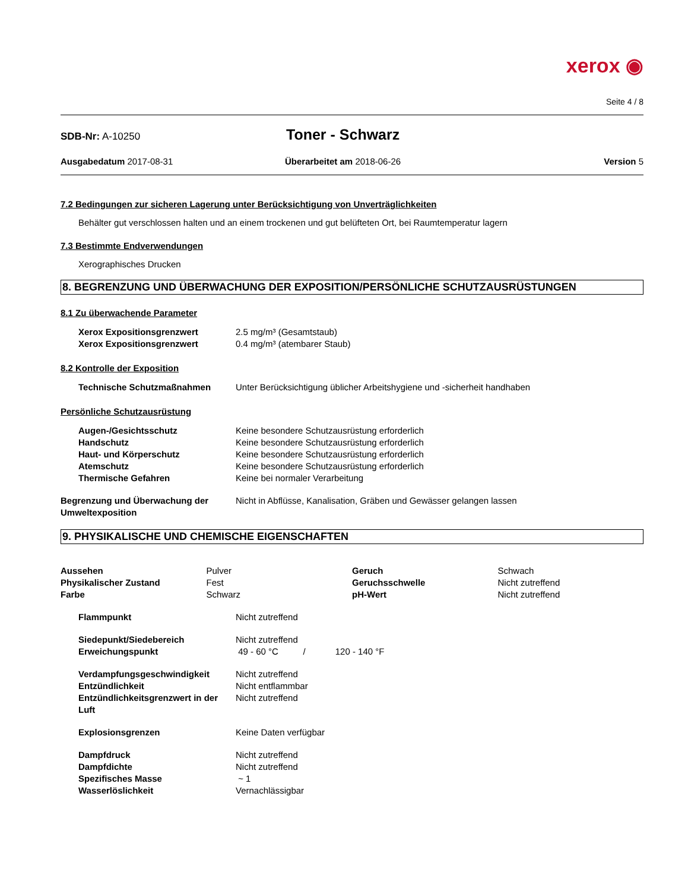xerox ◉
Seite 4 / 8
SDB-Nr: A-10250
Toner - Schwarz
Ausgabedatum 2017-08-31 Überarbeitet am 2018-06-26 Version 5
7.2 Bedingungen zur sicheren Lagerung unter Berücksichtigung von Unverträglichkeiten
Behälter gut verschlossen halten und an einem trockenen und gut belüfteten Ort, bei Raumtemperatur lagern
7.3 Bestimmte Endverwendungen
Xerographisches Drucken
8. BEGRENZUNG UND ÜBERWACHUNG DER EXPOSITION/PERSÖNLICHE SCHUTZAUSRÜSTUNGEN
8.1 Zu überwachende Parameter
| Xerox Expositionsgrenzwert | 2.5 mg/m³ (Gesamtstaub) |
| Xerox Expositionsgrenzwert | 0.4 mg/m³ (atembarer Staub) |
8.2 Kontrolle der Exposition
| Technische Schutzmaßnahmen | Unter Berücksichtigung üblicher Arbeitshygiene und -sicherheit handhaben |
Persönliche Schutzausrüstung
| Augen-/Gesichtsschutz | Keine besondere Schutzausrüstung erforderlich |
| Handschutz | Keine besondere Schutzausrüstung erforderlich |
| Haut- und Körperschutz | Keine besondere Schutzausrüstung erforderlich |
| Atemschutz | Keine besondere Schutzausrüstung erforderlich |
| Thermische Gefahren | Keine bei normaler Verarbeitung |
| Begrenzung und Überwachung der Umweltexposition | Nicht in Abflüsse, Kanalisation, Gräben und Gewässer gelangen lassen |
9. PHYSIKALISCHE UND CHEMISCHE EIGENSCHAFTEN
| Aussehen | Pulver | Geruch | Schwach |
| Physikalischer Zustand | Fest | Geruchsschwelle | Nicht zutreffend |
| Farbe | Schwarz | pH-Wert | Nicht zutreffend |
| Flammpunkt | Nicht zutreffend |
| Siedepunkt/Siedebereich | Nicht zutreffend |
| Erweichungspunkt | 49 - 60 °C / 120 - 140 °F |
| Verdampfungsgeschwindigkeit | Nicht zutreffend |
| Entzündlichkeit | Nicht entflammbar |
| Entzündlichkeitsgrenzwert in der Luft | Nicht zutreffend |
| Explosionsgrenzen | Keine Daten verfügbar |
| Dampfdruck | Nicht zutreffend |
| Dampfdichte | Nicht zutreffend |
| Spezifisches Masse | ~ 1 |
| Wasserlöslichkeit | Vernachlässigbar |